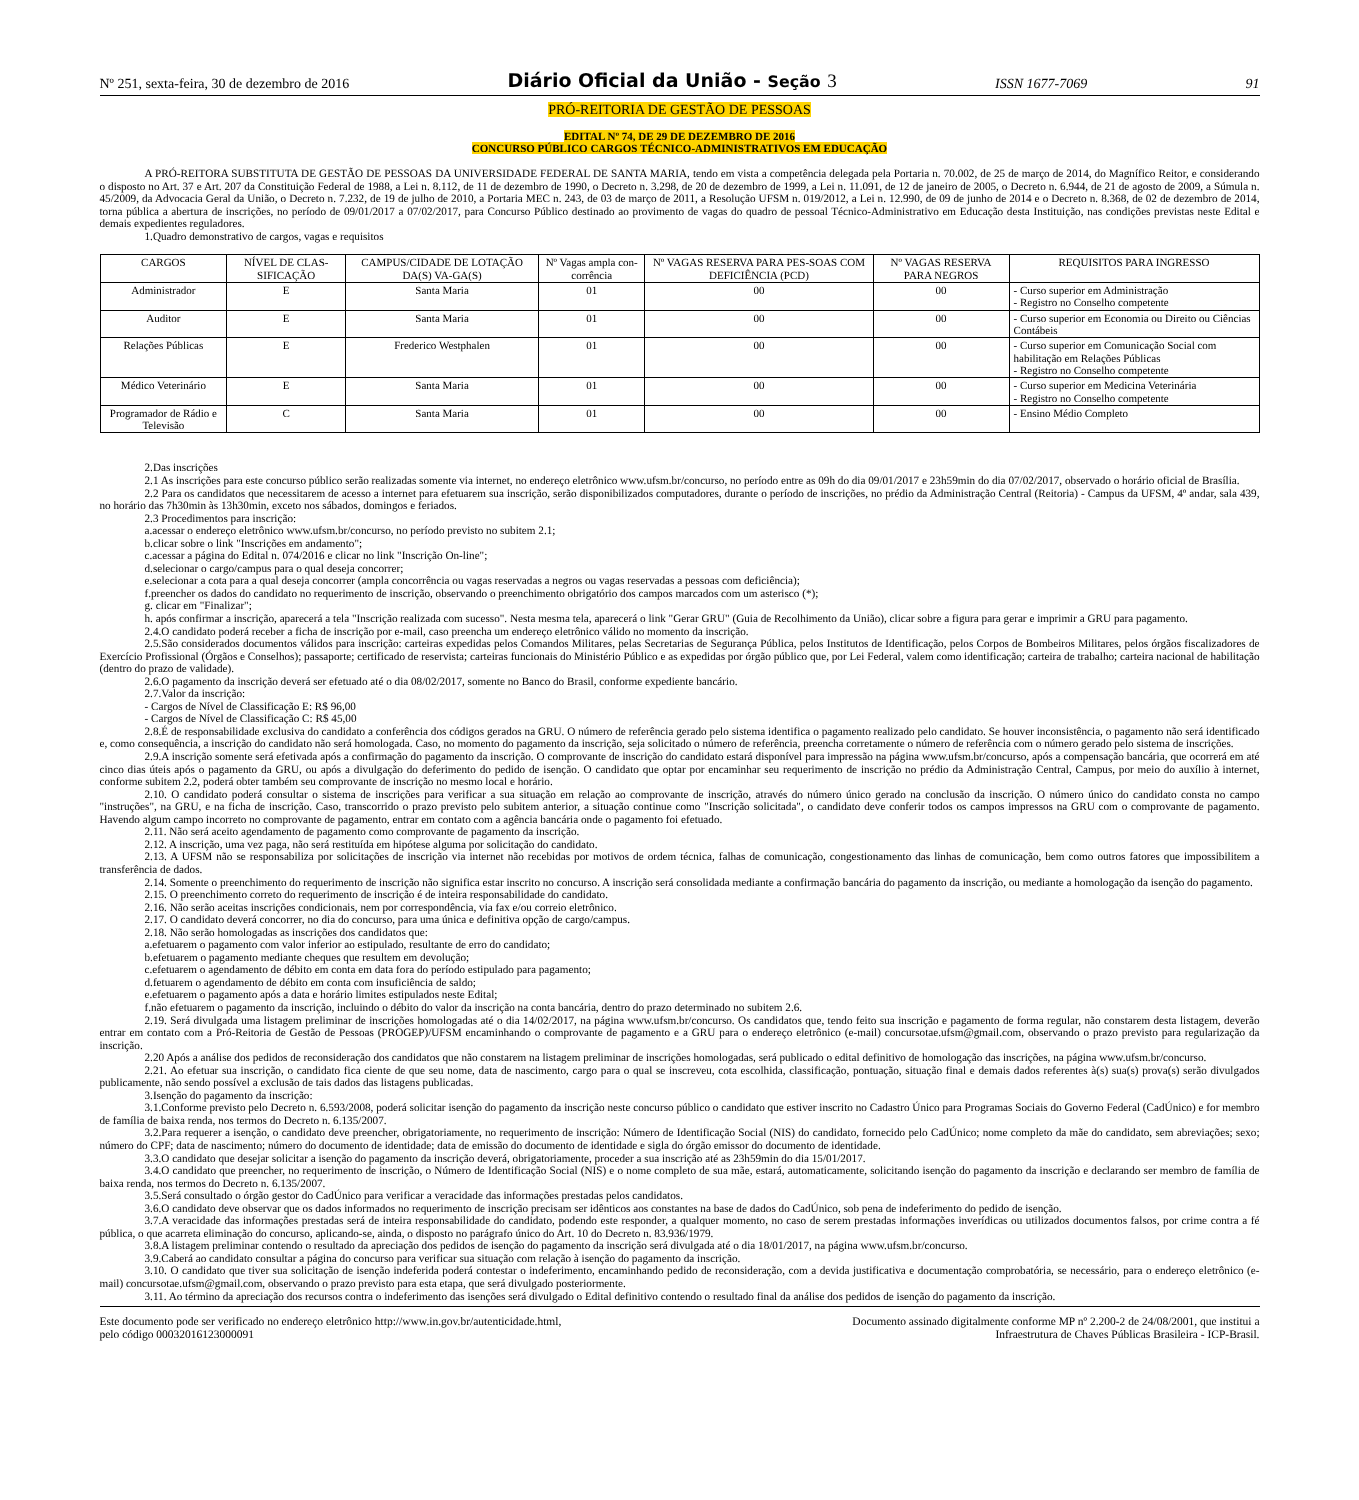Nº 251, sexta-feira, 30 de dezembro de 2016 Diário Oficial da União - Seção 3 ISSN 1677-7069 91
PRÓ-REITORIA DE GESTÃO DE PESSOAS
EDITAL Nº 74, DE 29 DE DEZEMBRO DE 2016
CONCURSO PÚBLICO CARGOS TÉCNICO-ADMINISTRATIVOS EM EDUCAÇÃO
A PRÓ-REITORA SUBSTITUTA DE GESTÃO DE PESSOAS DA UNIVERSIDADE FEDERAL DE SANTA MARIA, tendo em vista a competência delegada pela Portaria n. 70.002, de 25 de março de 2014, do Magnífico Reitor, e considerando o disposto no Art. 37 e Art. 207 da Constituição Federal de 1988, a Lei n. 8.112, de 11 de dezembro de 1990, o Decreto n. 3.298, de 20 de dezembro de 1999, a Lei n. 11.091, de 12 de janeiro de 2005, o Decreto n. 6.944, de 21 de agosto de 2009, a Súmula n. 45/2009, da Advocacia Geral da União, o Decreto n. 7.232, de 19 de julho de 2010, a Portaria MEC n. 243, de 03 de março de 2011, a Resolução UFSM n. 019/2012, a Lei n. 12.990, de 09 de junho de 2014 e o Decreto n. 8.368, de 02 de dezembro de 2014, torna pública a abertura de inscrições, no período de 09/01/2017 a 07/02/2017, para Concurso Público destinado ao provimento de vagas do quadro de pessoal Técnico-Administrativo em Educação desta Instituição, nas condições previstas neste Edital e demais expedientes reguladores.
1.Quadro demonstrativo de cargos, vagas e requisitos
| CARGOS | NÍVEL DE CLAS-SIFICAÇÃO | CAMPUS/CIDADE DE LOTAÇÃO DA(S) VA-GA(S) | Nº Vagas ampla con-corrência | Nº VAGAS RESERVA PARA PES-SOAS COM DEFICIÊNCIA (PCD) | Nº VAGAS RESERVA PARA NEGROS | REQUISITOS PARA INGRESSO |
| --- | --- | --- | --- | --- | --- | --- |
| Administrador | E | Santa Maria | 01 | 00 | 00 | - Curso superior em Administração - Registro no Conselho competente |
| Auditor | E | Santa Maria | 01 | 00 | 00 | - Curso superior em Economia ou Direito ou Ciências Contábeis |
| Relações Públicas | E | Frederico Westphalen | 01 | 00 | 00 | - Curso superior em Comunicação Social com habilitação em Relações Públicas - Registro no Conselho competente |
| Médico Veterinário | E | Santa Maria | 01 | 00 | 00 | - Curso superior em Medicina Veterinária - Registro no Conselho competente |
| Programador de Rádio e Televisão | C | Santa Maria | 01 | 00 | 00 | - Ensino Médio Completo |
2.Das inscrições
2.1 As inscrições para este concurso público serão realizadas somente via internet, no endereço eletrônico www.ufsm.br/concurso, no período entre as 09h do dia 09/01/2017 e 23h59min do dia 07/02/2017, observado o horário oficial de Brasília.
2.2 Para os candidatos que necessitarem de acesso a internet para efetuarem sua inscrição, serão disponibilizados computadores, durante o período de inscrições, no prédio da Administração Central (Reitoria) - Campus da UFSM, 4º andar, sala 439, no horário das 7h30min às 13h30min, exceto nos sábados, domingos e feriados.
2.3 Procedimentos para inscrição:
a.acessar o endereço eletrônico www.ufsm.br/concurso, no período previsto no subitem 2.1;
b.clicar sobre o link "Inscrições em andamento";
c.acessar a página do Edital n. 074/2016 e clicar no link "Inscrição On-line";
d.selecionar o cargo/campus para o qual deseja concorrer;
e.selecionar a cota para a qual deseja concorrer (ampla concorrência ou vagas reservadas a negros ou vagas reservadas a pessoas com deficiência);
f.preencher os dados do candidato no requerimento de inscrição, observando o preenchimento obrigatório dos campos marcados com um asterisco (*);
g. clicar em "Finalizar";
h. após confirmar a inscrição, aparecerá a tela "Inscrição realizada com sucesso". Nesta mesma tela, aparecerá o link "Gerar GRU" (Guia de Recolhimento da União), clicar sobre a figura para gerar e imprimir a GRU para pagamento.
2.4.O candidato poderá receber a ficha de inscrição por e-mail, caso preencha um endereço eletrônico válido no momento da inscrição.
2.5.São considerados documentos válidos para inscrição: carteiras expedidas pelos Comandos Militares, pelas Secretarias de Segurança Pública, pelos Institutos de Identificação, pelos Corpos de Bombeiros Militares, pelos órgãos fiscalizadores de Exercício Profissional (Órgãos e Conselhos); passaporte; certificado de reservista; carteiras funcionais do Ministério Público e as expedidas por órgão público que, por Lei Federal, valem como identificação; carteira de trabalho; carteira nacional de habilitação (dentro do prazo de validade).
2.6.O pagamento da inscrição deverá ser efetuado até o dia 08/02/2017, somente no Banco do Brasil, conforme expediente bancário.
2.7.Valor da inscrição:
- Cargos de Nível de Classificação E: R$ 96,00
- Cargos de Nível de Classificação C: R$ 45,00
2.8.É de responsabilidade exclusiva do candidato a conferência dos códigos gerados na GRU. O número de referência gerado pelo sistema identifica o pagamento realizado pelo candidato. Se houver inconsistência, o pagamento não será identificado e, como consequência, a inscrição do candidato não será homologada. Caso, no momento do pagamento da inscrição, seja solicitado o número de referência, preencha corretamente o número de referência com o número gerado pelo sistema de inscrições.
2.9.A inscrição somente será efetivada após a confirmação do pagamento da inscrição. O comprovante de inscrição do candidato estará disponível para impressão na página www.ufsm.br/concurso, após a compensação bancária, que ocorrerá em até cinco dias úteis após o pagamento da GRU, ou após a divulgação do deferimento do pedido de isenção. O candidato que optar por encaminhar seu requerimento de inscrição no prédio da Administração Central, Campus, por meio do auxílio à internet, conforme subitem 2.2, poderá obter também seu comprovante de inscrição no mesmo local e horário.
2.10. O candidato poderá consultar o sistema de inscrições para verificar a sua situação em relação ao comprovante de inscrição, através do número único gerado na conclusão da inscrição. O número único do candidato consta no campo "instruções", na GRU, e na ficha de inscrição. Caso, transcorrido o prazo previsto pelo subitem anterior, a situação continue como "Inscrição solicitada", o candidato deve conferir todos os campos impressos na GRU com o comprovante de pagamento. Havendo algum campo incorreto no comprovante de pagamento, entrar em contato com a agência bancária onde o pagamento foi efetuado.
2.11. Não será aceito agendamento de pagamento como comprovante de pagamento da inscrição.
2.12. A inscrição, uma vez paga, não será restituída em hipótese alguma por solicitação do candidato.
2.13. A UFSM não se responsabiliza por solicitações de inscrição via internet não recebidas por motivos de ordem técnica, falhas de comunicação, congestionamento das linhas de comunicação, bem como outros fatores que impossibilitem a transferência de dados.
2.14. Somente o preenchimento do requerimento de inscrição não significa estar inscrito no concurso. A inscrição será consolidada mediante a confirmação bancária do pagamento da inscrição, ou mediante a homologação da isenção do pagamento.
2.15. O preenchimento correto do requerimento de inscrição é de inteira responsabilidade do candidato.
2.16. Não serão aceitas inscrições condicionais, nem por correspondência, via fax e/ou correio eletrônico.
2.17. O candidato deverá concorrer, no dia do concurso, para uma única e definitiva opção de cargo/campus.
2.18. Não serão homologadas as inscrições dos candidatos que:
a.efetuarem o pagamento com valor inferior ao estipulado, resultante de erro do candidato;
b.efetuarem o pagamento mediante cheques que resultem em devolução;
c.efetuarem o agendamento de débito em conta em data fora do período estipulado para pagamento;
d.fetuarem o agendamento de débito em conta com insuficiência de saldo;
e.efetuarem o pagamento após a data e horário limites estipulados neste Edital;
f.não efetuarem o pagamento da inscrição, incluindo o débito do valor da inscrição na conta bancária, dentro do prazo determinado no subitem 2.6.
2.19. Será divulgada uma listagem preliminar de inscrições homologadas até o dia 14/02/2017, na página www.ufsm.br/concurso. Os candidatos que, tendo feito sua inscrição e pagamento de forma regular, não constarem desta listagem, deverão entrar em contato com a Pró-Reitoria de Gestão de Pessoas (PROGEP)/UFSM encaminhando o comprovante de pagamento e a GRU para o endereço eletrônico (e-mail) concursotae.ufsm@gmail.com, observando o prazo previsto para regularização da inscrição.
2.20 Após a análise dos pedidos de reconsideração dos candidatos que não constarem na listagem preliminar de inscrições homologadas, será publicado o edital definitivo de homologação das inscrições, na página www.ufsm.br/concurso.
2.21. Ao efetuar sua inscrição, o candidato fica ciente de que seu nome, data de nascimento, cargo para o qual se inscreveu, cota escolhida, classificação, pontuação, situação final e demais dados referentes à(s) sua(s) prova(s) serão divulgados publicamente, não sendo possível a exclusão de tais dados das listagens publicadas.
3.Isenção do pagamento da inscrição:
3.1.Conforme previsto pelo Decreto n. 6.593/2008, poderá solicitar isenção do pagamento da inscrição neste concurso público o candidato que estiver inscrito no Cadastro Único para Programas Sociais do Governo Federal (CadÚnico) e for membro de família de baixa renda, nos termos do Decreto n. 6.135/2007.
3.2.Para requerer a isenção, o candidato deve preencher, obrigatoriamente, no requerimento de inscrição: Número de Identificação Social (NIS) do candidato, fornecido pelo CadÚnico; nome completo da mãe do candidato, sem abreviações; sexo; número do CPF; data de nascimento; número do documento de identidade; data de emissão do documento de identidade e sigla do órgão emissor do documento de identidade.
3.3.O candidato que desejar solicitar a isenção do pagamento da inscrição deverá, obrigatoriamente, proceder a sua inscrição até as 23h59min do dia 15/01/2017.
3.4.O candidato que preencher, no requerimento de inscrição, o Número de Identificação Social (NIS) e o nome completo de sua mãe, estará, automaticamente, solicitando isenção do pagamento da inscrição e declarando ser membro de família de baixa renda, nos termos do Decreto n. 6.135/2007.
3.5.Será consultado o órgão gestor do CadÚnico para verificar a veracidade das informações prestadas pelos candidatos.
3.6.O candidato deve observar que os dados informados no requerimento de inscrição precisam ser idênticos aos constantes na base de dados do CadÚnico, sob pena de indeferimento do pedido de isenção.
3.7.A veracidade das informações prestadas será de inteira responsabilidade do candidato, podendo este responder, a qualquer momento, no caso de serem prestadas informações inverídicas ou utilizados documentos falsos, por crime contra a fé pública, o que acarreta eliminação do concurso, aplicando-se, ainda, o disposto no parágrafo único do Art. 10 do Decreto n. 83.936/1979.
3.8.A listagem preliminar contendo o resultado da apreciação dos pedidos de isenção do pagamento da inscrição será divulgada até o dia 18/01/2017, na página www.ufsm.br/concurso.
3.9.Caberá ao candidato consultar a página do concurso para verificar sua situação com relação à isenção do pagamento da inscrição.
3.10. O candidato que tiver sua solicitação de isenção indeferida poderá contestar o indeferimento, encaminhando pedido de reconsideração, com a devida justificativa e documentação comprobatória, se necessário, para o endereço eletrônico (e-mail) concursotae.ufsm@gmail.com, observando o prazo previsto para esta etapa, que será divulgado posteriormente.
3.11. Ao término da apreciação dos recursos contra o indeferimento das isenções será divulgado o Edital definitivo contendo o resultado final da análise dos pedidos de isenção do pagamento da inscrição.
Este documento pode ser verificado no endereço eletrônico http://www.in.gov.br/autenticidade.html,
pelo código 00032016123000091
Documento assinado digitalmente conforme MP nº 2.200-2 de 24/08/2001, que institui a
Infraestrutura de Chaves Públicas Brasileira - ICP-Brasil.